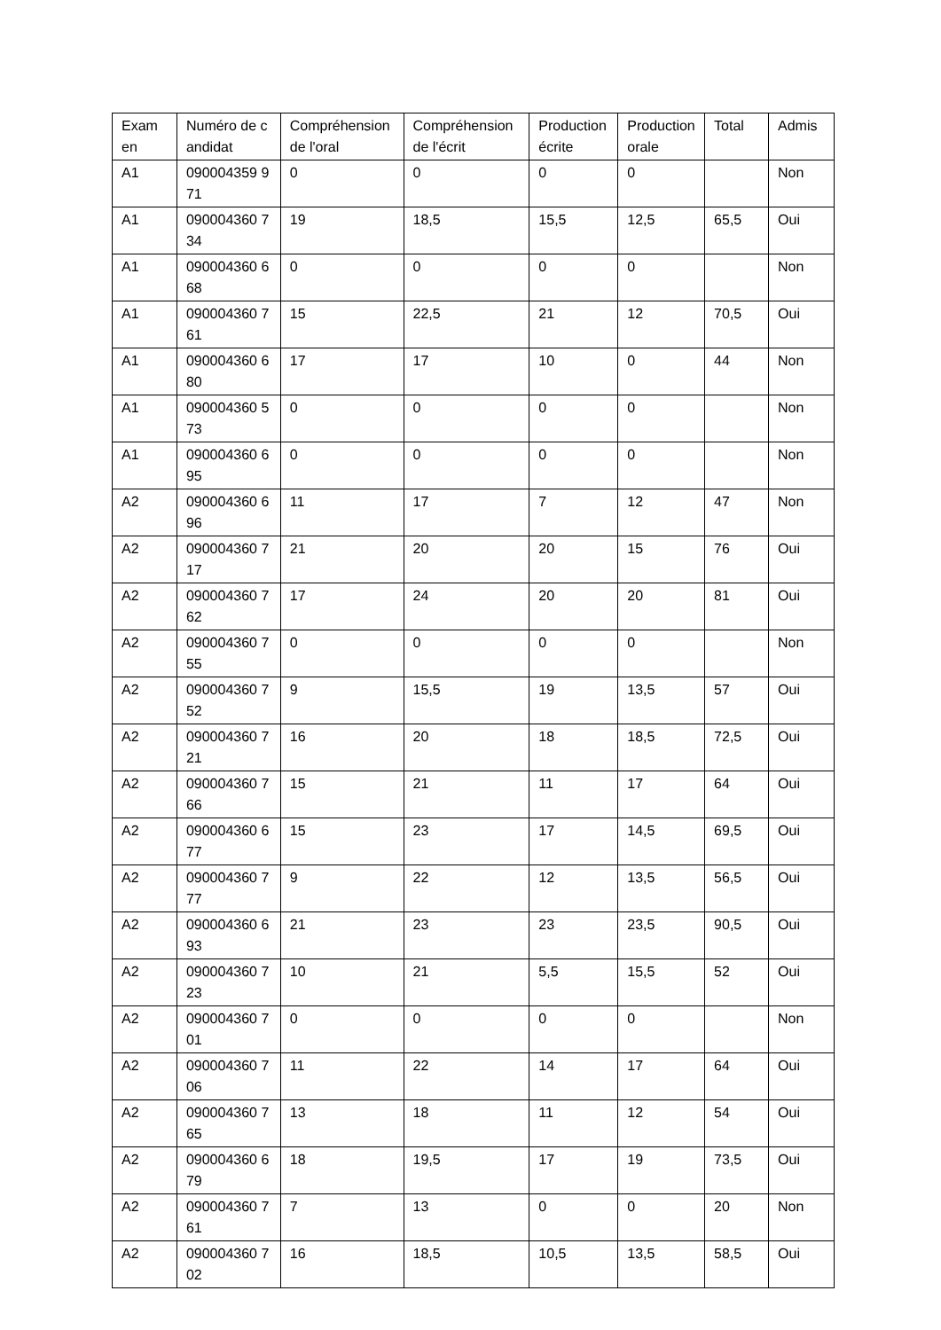| Exam en | Numéro de candidat | Compréhension de l'oral | Compréhension de l'écrit | Production écrite | Production orale | Total | Admis |
| A1 | 090004359 971 | 0 | 0 | 0 | 0 | | Non |
| A1 | 090004360 734 | 19 | 18,5 | 15,5 | 12,5 | 65,5 | Oui |
| A1 | 090004360 668 | 0 | 0 | 0 | 0 | | Non |
| A1 | 090004360 761 | 15 | 22,5 | 21 | 12 | 70,5 | Oui |
| A1 | 090004360 680 | 17 | 17 | 10 | 0 | 44 | Non |
| A1 | 090004360 573 | 0 | 0 | 0 | 0 | | Non |
| A1 | 090004360 695 | 0 | 0 | 0 | 0 | | Non |
| A2 | 090004360 696 | 11 | 17 | 7 | 12 | 47 | Non |
| A2 | 090004360 717 | 21 | 20 | 20 | 15 | 76 | Oui |
| A2 | 090004360 762 | 17 | 24 | 20 | 20 | 81 | Oui |
| A2 | 090004360 755 | 0 | 0 | 0 | 0 | | Non |
| A2 | 090004360 752 | 9 | 15,5 | 19 | 13,5 | 57 | Oui |
| A2 | 090004360 721 | 16 | 20 | 18 | 18,5 | 72,5 | Oui |
| A2 | 090004360 766 | 15 | 21 | 11 | 17 | 64 | Oui |
| A2 | 090004360 677 | 15 | 23 | 17 | 14,5 | 69,5 | Oui |
| A2 | 090004360 777 | 9 | 22 | 12 | 13,5 | 56,5 | Oui |
| A2 | 090004360 693 | 21 | 23 | 23 | 23,5 | 90,5 | Oui |
| A2 | 090004360 723 | 10 | 21 | 5,5 | 15,5 | 52 | Oui |
| A2 | 090004360 701 | 0 | 0 | 0 | 0 | | Non |
| A2 | 090004360 706 | 11 | 22 | 14 | 17 | 64 | Oui |
| A2 | 090004360 765 | 13 | 18 | 11 | 12 | 54 | Oui |
| A2 | 090004360 679 | 18 | 19,5 | 17 | 19 | 73,5 | Oui |
| A2 | 090004360 761 | 7 | 13 | 0 | 0 | 20 | Non |
| A2 | 090004360 702 | 16 | 18,5 | 10,5 | 13,5 | 58,5 | Oui |